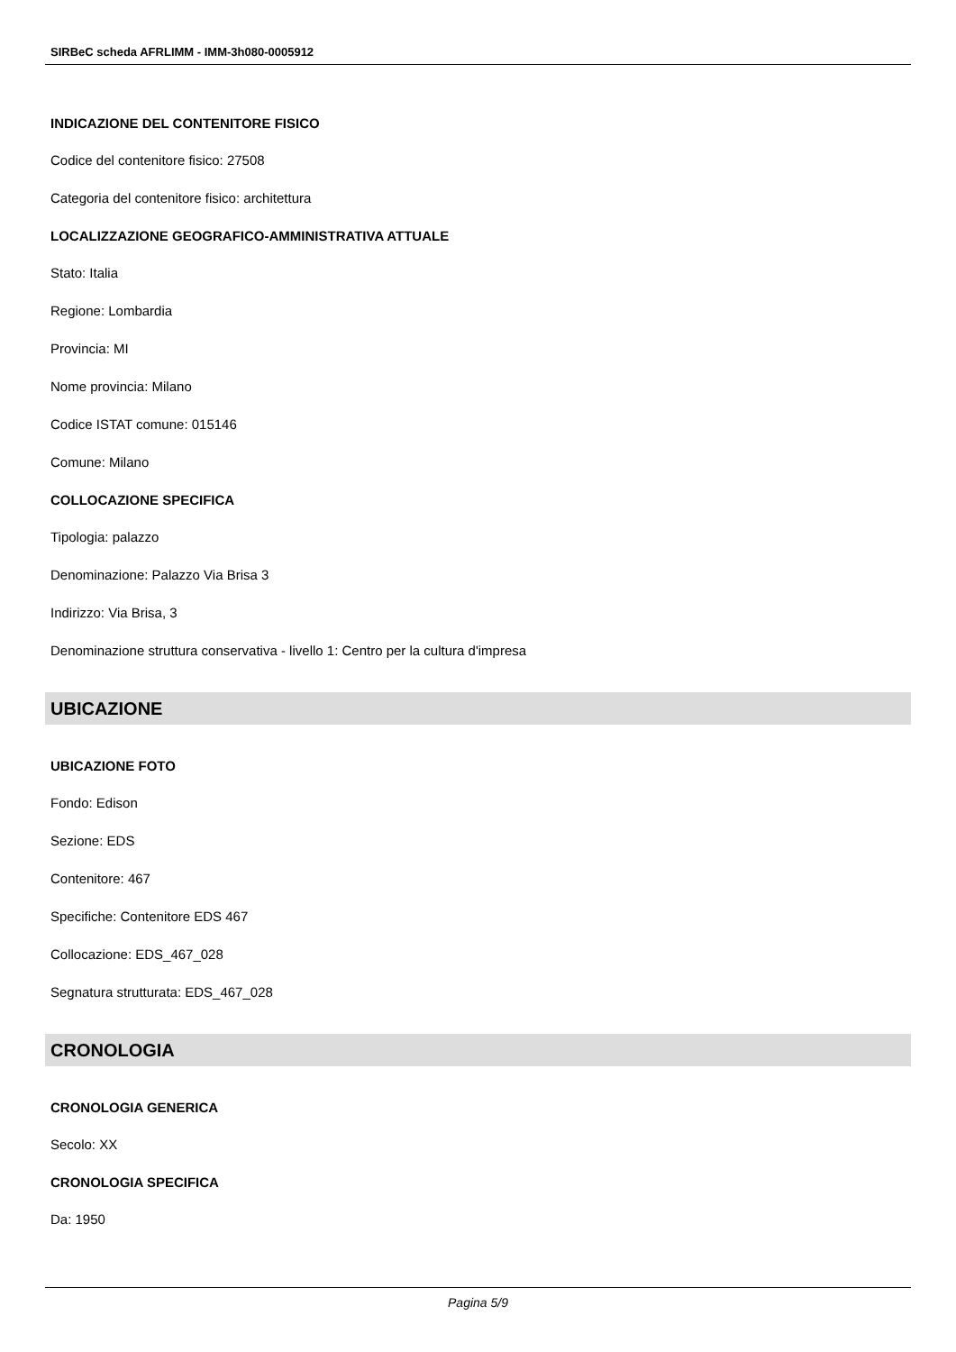SIRBeC scheda AFRLIMM - IMM-3h080-0005912
INDICAZIONE DEL CONTENITORE FISICO
Codice del contenitore fisico: 27508
Categoria del contenitore fisico: architettura
LOCALIZZAZIONE GEOGRAFICO-AMMINISTRATIVA ATTUALE
Stato: Italia
Regione: Lombardia
Provincia: MI
Nome provincia: Milano
Codice ISTAT comune: 015146
Comune: Milano
COLLOCAZIONE SPECIFICA
Tipologia: palazzo
Denominazione: Palazzo Via Brisa 3
Indirizzo: Via Brisa, 3
Denominazione struttura conservativa - livello 1: Centro per la cultura d'impresa
UBICAZIONE
UBICAZIONE FOTO
Fondo: Edison
Sezione: EDS
Contenitore: 467
Specifiche: Contenitore EDS 467
Collocazione: EDS_467_028
Segnatura strutturata: EDS_467_028
CRONOLOGIA
CRONOLOGIA GENERICA
Secolo: XX
CRONOLOGIA SPECIFICA
Da: 1950
Pagina 5/9